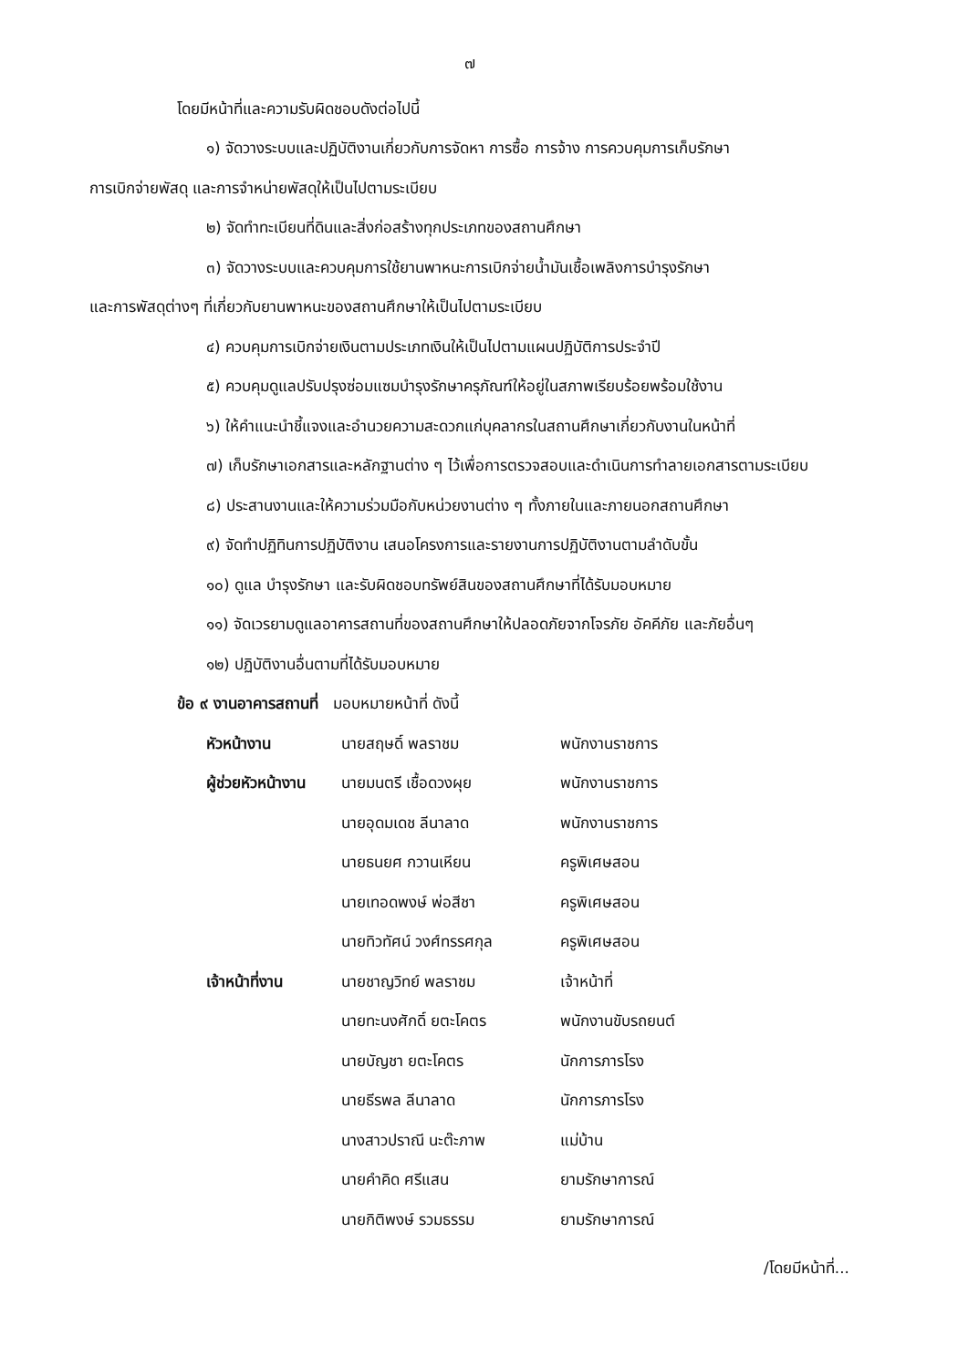๗
โดยมีหน้าที่และความรับผิดชอบดังต่อไปนี้
๑) จัดวางระบบและปฏิบัติงานเกี่ยวกับการจัดหา การซื้อ การจ้าง การควบคุมการเก็บรักษา
การเบิกจ่ายพัสดุ และการจำหน่ายพัสดุให้เป็นไปตามระเบียบ
๒) จัดทำทะเบียนที่ดินและสิ่งก่อสร้างทุกประเภทของสถานศึกษา
๓) จัดวางระบบและควบคุมการใช้ยานพาหนะการเบิกจ่ายน้ำมันเชื้อเพลิงการบำรุงรักษา
และการพัสดุต่างๆ ที่เกี่ยวกับยานพาหนะของสถานศึกษาให้เป็นไปตามระเบียบ
๔) ควบคุมการเบิกจ่ายเงินตามประเภทเงินให้เป็นไปตามแผนปฏิบัติการประจำปี
๕) ควบคุมดูแลปรับปรุงซ่อมแซมบำรุงรักษาครุภัณฑ์ให้อยู่ในสภาพเรียบร้อยพร้อมใช้งาน
๖) ให้คำแนะนำชี้แจงและอำนวยความสะดวกแก่บุคลากรในสถานศึกษาเกี่ยวกับงานในหน้าที่
๗) เก็บรักษาเอกสารและหลักฐานต่าง ๆ ไว้เพื่อการตรวจสอบและดำเนินการทำลายเอกสารตามระเบียบ
๘) ประสานงานและให้ความร่วมมือกับหน่วยงานต่าง ๆ ทั้งภายในและภายนอกสถานศึกษา
๙) จัดทำปฏิทินการปฏิบัติงาน เสนอโครงการและรายงานการปฏิบัติงานตามลำดับขั้น
๑๐) ดูแล บำรุงรักษา และรับผิดชอบทรัพย์สินของสถานศึกษาที่ได้รับมอบหมาย
๑๑) จัดเวรยามดูแลอาคารสถานที่ของสถานศึกษาให้ปลอดภัยจากโจรภัย อัคคีภัย และภัยอื่นๆ
๑๒) ปฏิบัติงานอื่นตามที่ได้รับมอบหมาย
ข้อ ๙ งานอาคารสถานที่ มอบหมายหน้าที่ ดังนี้
หัวหน้างาน นายสฤษดิ์ พลราชม พนักงานราชการ
ผู้ช่วยหัวหน้างาน นายมนตรี เชื้อดวงผุย พนักงานราชการ
นายอุดมเดช ลีนาลาด พนักงานราชการ
นายธนยศ กวานเหียน ครูพิเศษสอน
นายเทอดพงษ์ พ่อสีชา ครูพิเศษสอน
นายทิวทัศน์ วงศ์ทรรศกุล ครูพิเศษสอน
เจ้าหน้าที่งาน นายชาญวิทย์ พลราชม เจ้าหน้าที่
นายทะนงศักดิ์ ยตะโคตร พนักงานขับรถยนต์
นายบัญชา ยตะโคตร นักการภารโรง
นายธีรพล ลีนาลาด นักการภารโรง
นางสาวปราณี นะต๊ะภาพ แม่บ้าน
นายคำคิด ศรีแสน ยามรักษาการณ์
นายกิติพงษ์ รวมธรรม ยามรักษาการณ์
/โดยมีหน้าที่...